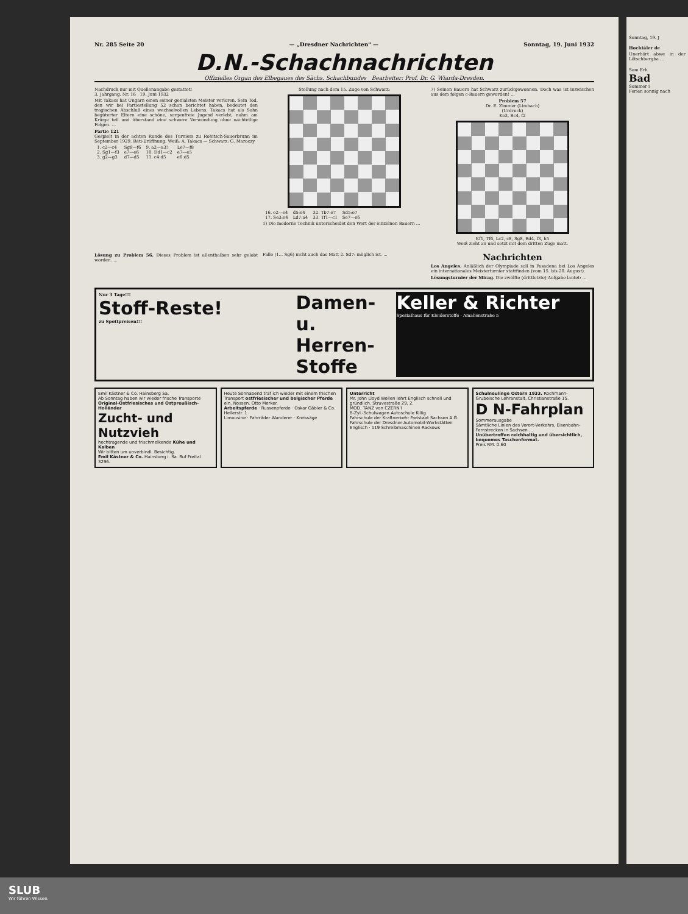Nr. 285 Seite 20 — „Dresdner Nachrichten" — Sonntag, 19. Juni 1932
D.N.-Schachnachrichten
Offizielles Organ des Elbegaues des Sächs. Schachbundes Bearbeiter: Prof. Dr. G. Wiarda-Dresden.
Nachdruck nur mit Quellenangabe gestattet!
3. Jahrgang. Nr. 16 19. Juni 1932
Mit Takacs hat Ungarn einen seiner genialsten Meister verloren. Sein Tod, den wir bei Partiestellung 52 schon berichtet haben, bedeutet den tragischen Abschluß eines wechselvollen Lebens. Takacs hat als Sohn begüterter Eltern eine schöne, sorgenfreie Jugend verlebt, nahm am Kriege teil und überstand eine schwere Verwundung ohne nachteilige Folgen. ...
Partie 121
Gespielt in der achten Runde des Turniers zu Rohitsch-Sauerbrunn im September 1929. Réti-Eröffnung. Weiß: A. Takacs — Schwarz: G. Maroczy
| 1. c2—c4 | Sg8—f6 | 9. a2—a3! | Le7—f8 |
| 2. Sg1—f3 | e7—e6 | 10. Dd1—c2 | e7—e5 |
| 3. g2—g3 | d7—d5 | 11. c4:d5 | e6:d5 |
Stellung nach dem 15. Zuge von Schwarz:
| 16. e2—e4 | d5:e4 | 32. Tb7:e7 | Sd5:e7 |
| 17. Se3:e4 | Ld7:a4 | 33. Tf1—c1 | Se7—e6 |
1) Die moderne Technik unterscheidet den Wert der einzelnen Bauern ...
7) Seinen Bauern hat Schwarz zurückgewonnen. Doch was ist inzwischen aus dem folgen c-Bauern geworden! ...
Problem 57
Dr. E. Zimmer (Limbach)
(Urdruck)
Ke3, Bc4, f2
Kf1, Tf6, Lc2, c8, Sg8, Bd4, f3, h5
Weiß zieht an und setzt mit dem dritten Zuge matt.
Lösung zu Problem 56. Dieses Problem ist allenthalben sehr gelobt worden. ...
Falle (1... Sg6) nicht auch das Matt 2. Sd7: möglich ist. ...
Nachrichten
Los Angeles. Anläßlich der Olympiade soll in Pasadena bei Los Angeles ein internationales Meisterturnier stattfinden (vom 15. bis 20. August).
Lösungsturnier der Mirag. Die zwölfte (drittletzte) Aufgabe lautet: ...
Nur 3 Tage!!!
Stoff-Reste!
zu Spottpreisen!!!
Damen- u. Herren-Stoffe Keller & Richter
Spezialhaus für Kleiderstoffe · Amalienstraße 5
Emil Kästner & Co. Hainsberg Sa.
Ab Sonntag haben wir wieder frische Transporte
Original-Ostfriesisches und Ostpreußisch-Holländer
Zucht- und Nutzvieh
hochtragende und frischmelkende Kühe und Kalben
Wir bitten um unverbindl. Besichtig.
Emil Kästner & Co. Hainsberg i. Sa. Ruf Freital 3296.
Heute Sonnabend traf ich wieder mit einem frischen Transport ostfriesischer und belgischer Pferde ein. Nossen. Otto Merker.
Arbeitspferde · Russenpferde · Oskar Gäbler & Co. Hellerstr. 1
Limousine · Fahrräder Wanderer · Kreissäge
Unterricht
Mr. John Lloyd Wollen lehrt Englisch schnell und gründlich. Struvestraße 29, 2.
MOD. TANZ von CZERN'I
8-Zyl.-Schulwagen Autoschule Killig
Fahrschule der Kraftverkehr Freistaat Sachsen A.G.
Fahrschule der Dresdner Automobil-Werkstätten
Englisch · 119 Schreibmaschinen Rackows
Schulneulinge Ostern 1933. Rochmann-Grubeische Lehranstalt, Christianstraße 15.
D N-Fahrplan
Sommerausgabe
Sämtliche Linien des Vorort-Verkehrs, Eisenbahn-Fernstrecken in Sachsen ...
Unübertroffen reichhaltig und übersichtlich, bequemes Taschenformat.
Preis RM. 0.60
Sonntag, 19. J
Hochtäler de
Unerhört abwe in der Lötschbergba ...
Som Erh
Bad
Sommer i
Ferien sonnig nach
SLUB
Wir führen Wissen.